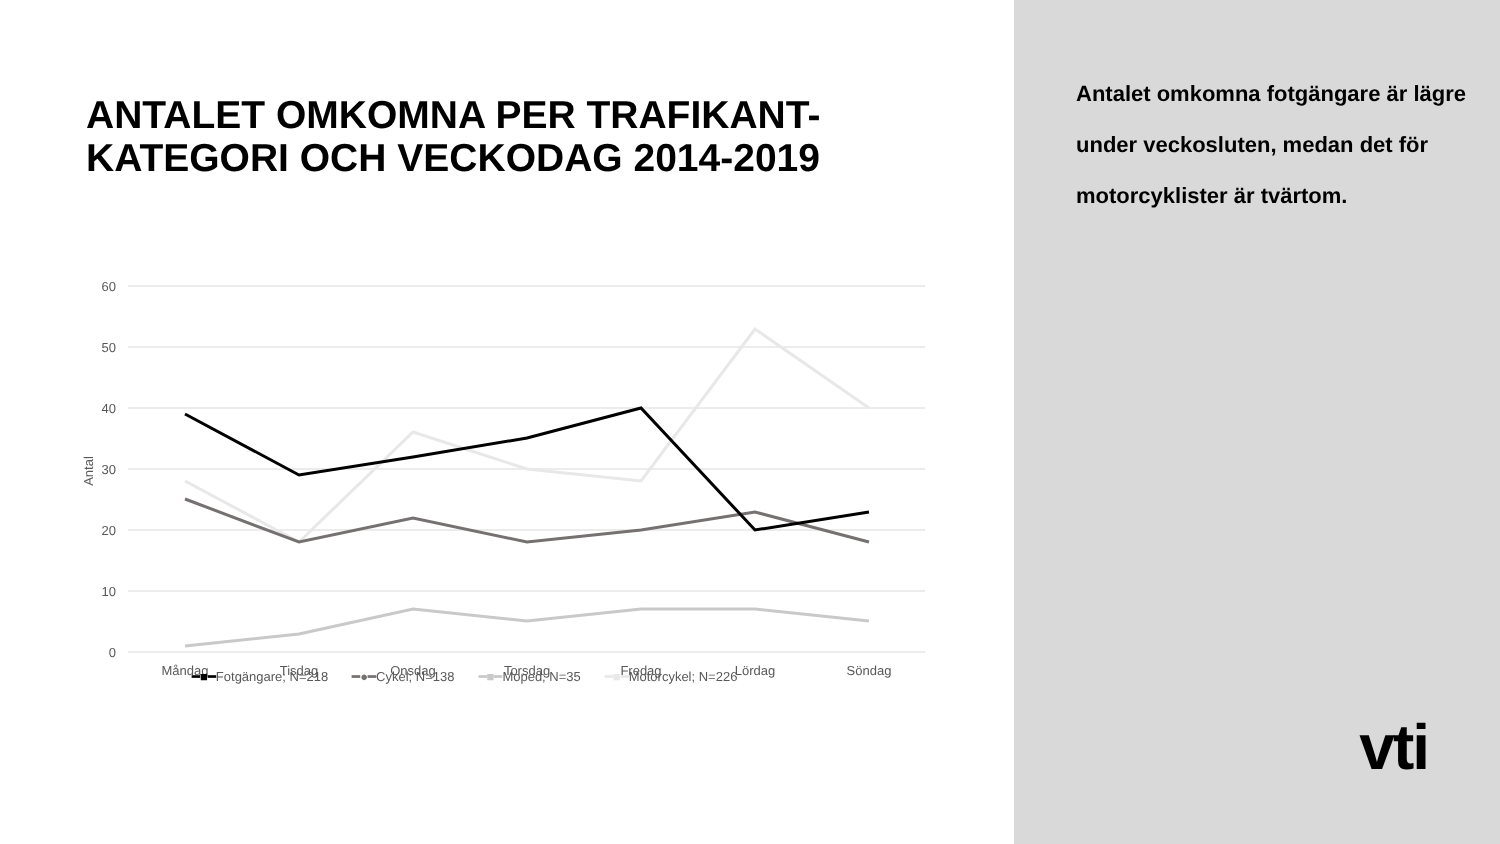ANTALET OMKOMNA PER TRAFIKANT-
KATEGORI OCH VECKODAG 2014-2019
60
50
40
30
20
10
0
Antal
Måndag
Tisdag
Onsdag
Torsdag
Fredag
Lördag
Söndag
━■━Fotgängare; N=218 ━●━Cykel; N=138 ━■━Moped; N=35 ━■━Motorcykel; N=226
Antalet omkomna fotgängare är lägre under veckosluten, medan det för motorcyklister är tvärtom.
vti